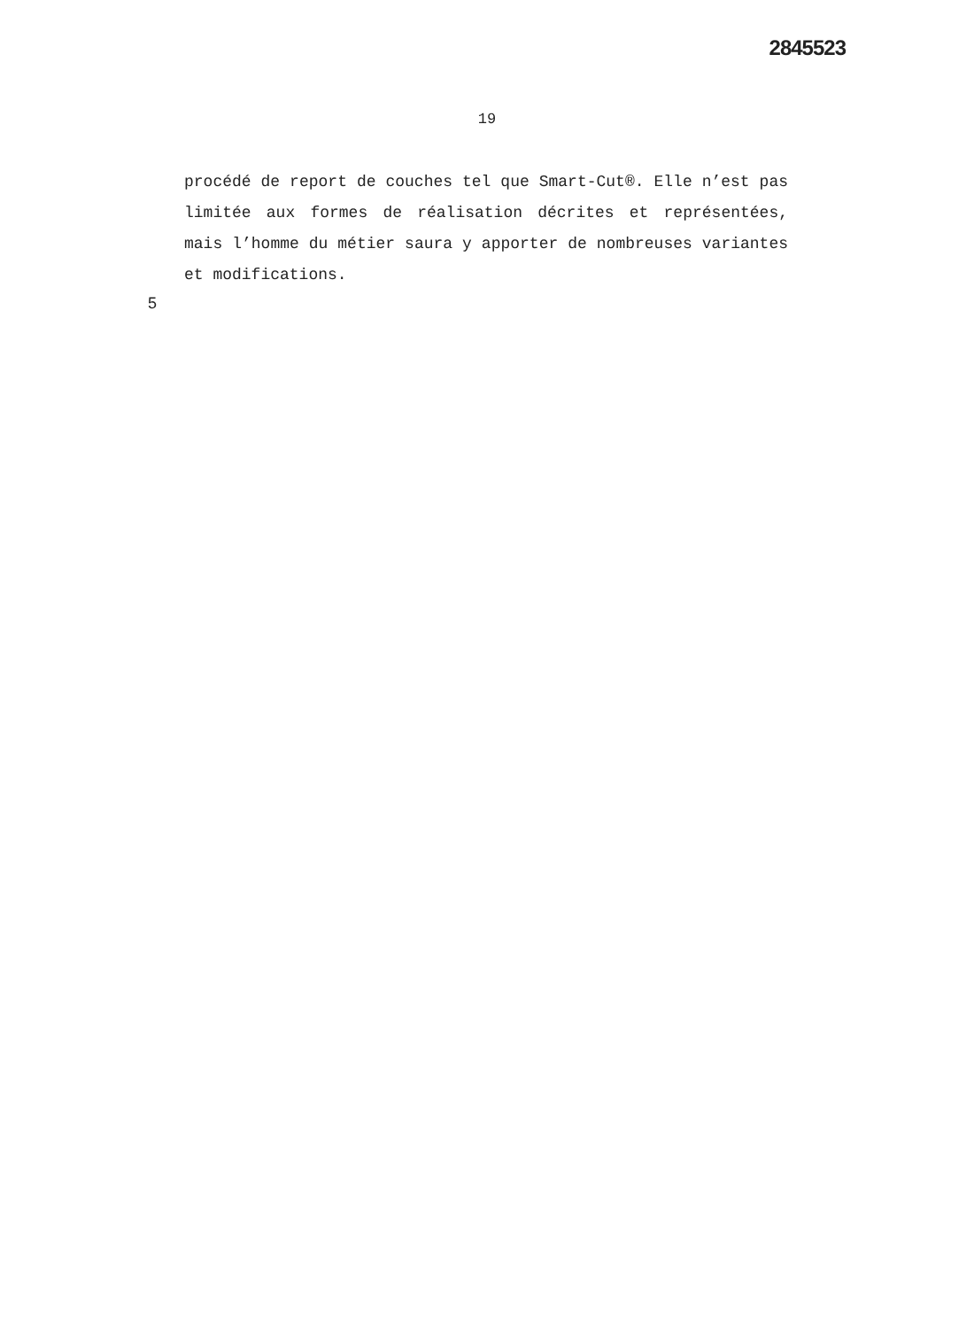2845523
19
procédé de report de couches tel que Smart-Cut®. Elle n’est pas limitée aux formes de réalisation décrites et représentées, mais l’homme du métier saura y apporter de nombreuses variantes et modifications.
5